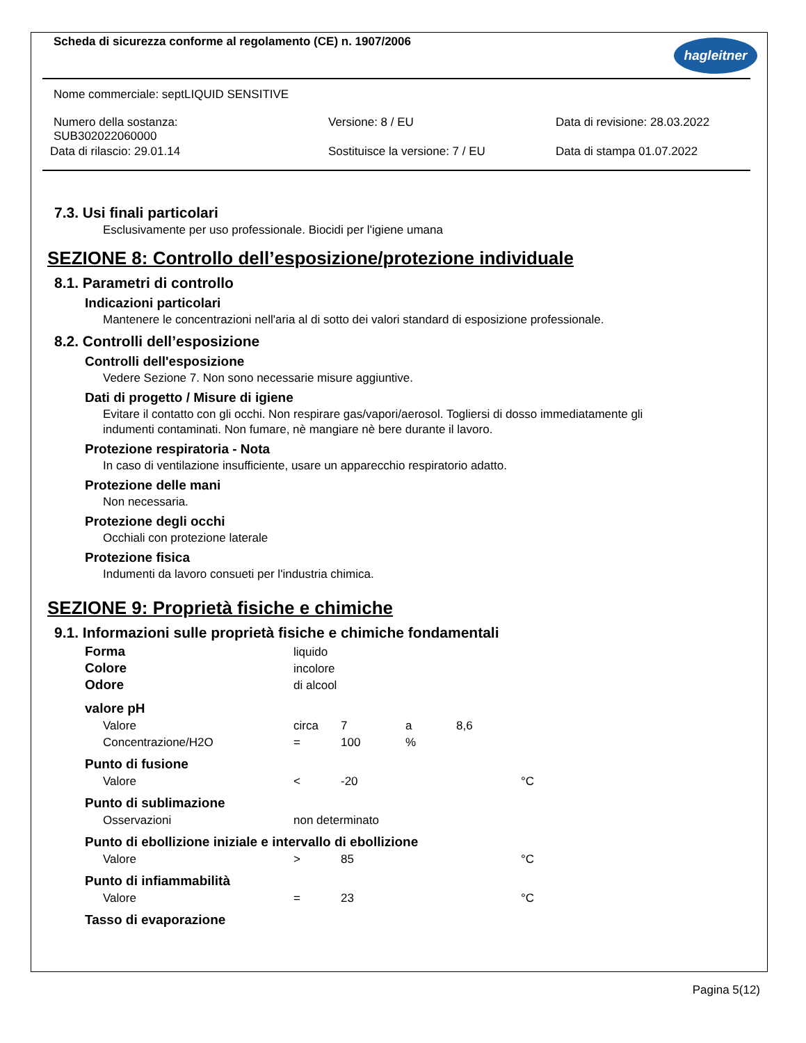Scheda di sicurezza conforme al regolamento (CE) n. 1907/2006
hagleitner
Nome commerciale: septLIQUID SENSITIVE
Numero della sostanza:
SUB302022060000
Versione: 8 / EU Data di revisione: 28.03.2022
Data di rilascio: 29.01.14 Sostituisce la versione: 7 / EU Data di stampa 01.07.2022
7.3. Usi finali particolari
Esclusivamente per uso professionale. Biocidi per l'igiene umana
SEZIONE 8: Controllo dell’esposizione/protezione individuale
8.1. Parametri di controllo
Indicazioni particolari
Mantenere le concentrazioni nell'aria al di sotto dei valori standard di esposizione professionale.
8.2. Controlli dell’esposizione
Controlli dell'esposizione
Vedere Sezione 7. Non sono necessarie misure aggiuntive.
Dati di progetto / Misure di igiene
Evitare il contatto con gli occhi. Non respirare gas/vapori/aerosol. Togliersi di dosso immediatamente gli
indumenti contaminati. Non fumare, nè mangiare nè bere durante il lavoro.
Protezione respiratoria - Nota
In caso di ventilazione insufficiente, usare un apparecchio respiratorio adatto.
Protezione delle mani
Non necessaria.
Protezione degli occhi
Occhiali con protezione laterale
Protezione fisica
Indumenti da lavoro consueti per l'industria chimica.
SEZIONE 9: Proprietà fisiche e chimiche
9.1. Informazioni sulle proprietà fisiche e chimiche fondamentali
| Forma | liquido | | | | |
| Colore | incolore | | | | |
| Odore | di alcool | | | | |
| valore pH | | | | | |
| Valore | circa | 7 | a | 8,6 | |
| Concentrazione/H2O | = | 100 | % | | |
| Punto di fusione | | | | | |
| Valore | < | -20 | | | °C |
| Punto di sublimazione | | | | | |
| Osservazioni | non determinato | | | | |
| Punto di ebollizione iniziale e intervallo di ebollizione | | | | | |
| Valore | > | 85 | | | °C |
| Punto di infiammabilità | | | | | |
| Valore | = | 23 | | | °C |
| Tasso di evaporazione | | | | | |
Pagina 5(12)